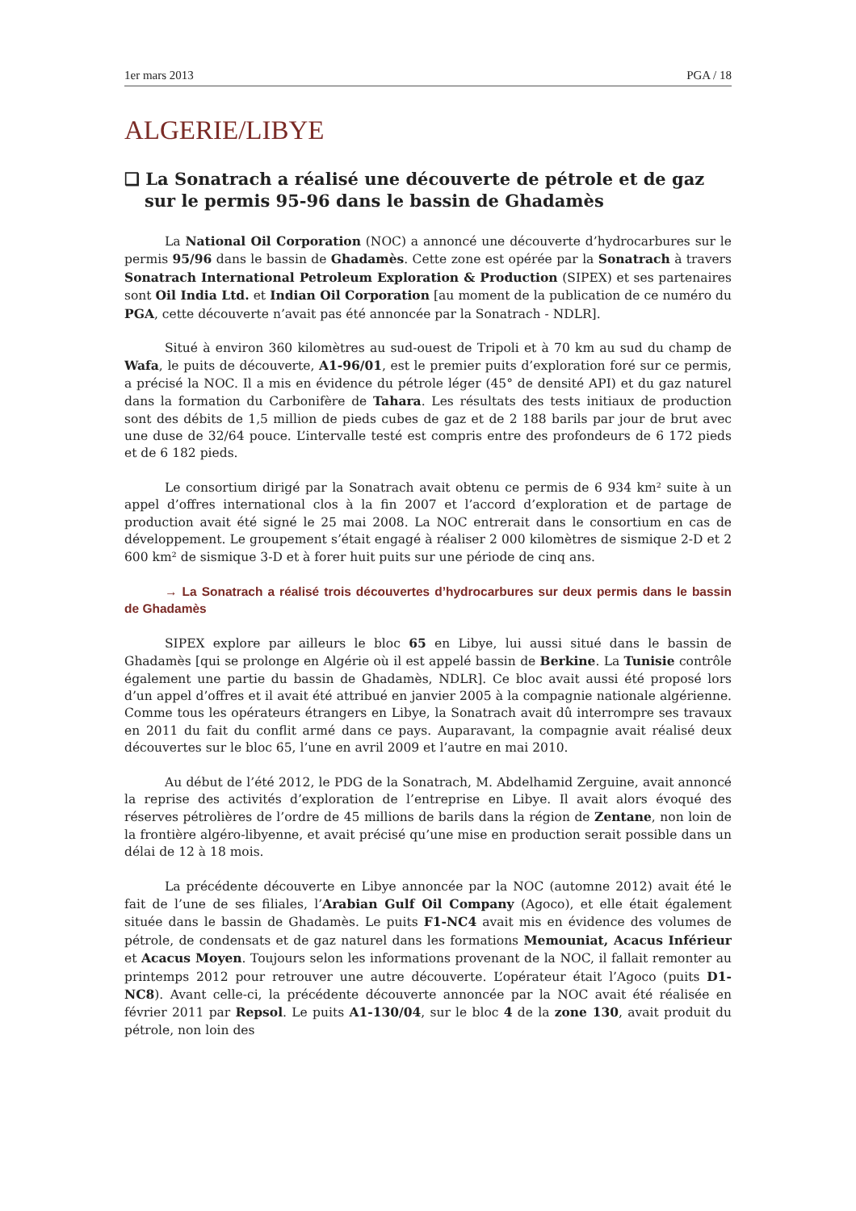1er mars 2013 PGA / 18
ALGERIE/LIBYE
❑ La Sonatrach a réalisé une découverte de pétrole et de gaz sur le permis 95-96 dans le bassin de Ghadamès
La National Oil Corporation (NOC) a annoncé une découverte d’hydrocarbures sur le permis 95/96 dans le bassin de Ghadamès. Cette zone est opérée par la Sonatrach à travers Sonatrach International Petroleum Exploration & Production (SIPEX) et ses partenaires sont Oil India Ltd. et Indian Oil Corporation [au moment de la publication de ce numéro du PGA, cette découverte n’avait pas été annoncée par la Sonatrach - NDLR].
Situé à environ 360 kilomètres au sud-ouest de Tripoli et à 70 km au sud du champ de Wafa, le puits de découverte, A1-96/01, est le premier puits d’exploration foré sur ce permis, a précisé la NOC. Il a mis en évidence du pétrole léger (45° de densité API) et du gaz naturel dans la formation du Carbonifère de Tahara. Les résultats des tests initiaux de production sont des débits de 1,5 million de pieds cubes de gaz et de 2 188 barils par jour de brut avec une duse de 32/64 pouce. L’intervalle testé est compris entre des profondeurs de 6 172 pieds et de 6 182 pieds.
Le consortium dirigé par la Sonatrach avait obtenu ce permis de 6 934 km² suite à un appel d’offres international clos à la fin 2007 et l’accord d’exploration et de partage de production avait été signé le 25 mai 2008. La NOC entrerait dans le consortium en cas de développement. Le groupement s’était engagé à réaliser 2 000 kilomètres de sismique 2-D et 2 600 km² de sismique 3-D et à forer huit puits sur une période de cinq ans.
→ La Sonatrach a réalisé trois découvertes d’hydrocarbures sur deux permis dans le bassin de Ghadamès
SIPEX explore par ailleurs le bloc 65 en Libye, lui aussi situé dans le bassin de Ghadamès [qui se prolonge en Algérie où il est appelé bassin de Berkine. La Tunisie contrôle également une partie du bassin de Ghadamès, NDLR]. Ce bloc avait aussi été proposé lors d’un appel d’offres et il avait été attribué en janvier 2005 à la compagnie nationale algérienne. Comme tous les opérateurs étrangers en Libye, la Sonatrach avait dû interrompre ses travaux en 2011 du fait du conflit armé dans ce pays. Auparavant, la compagnie avait réalisé deux découvertes sur le bloc 65, l’une en avril 2009 et l’autre en mai 2010.
Au début de l’été 2012, le PDG de la Sonatrach, M. Abdelhamid Zerguine, avait annoncé la reprise des activités d’exploration de l’entreprise en Libye. Il avait alors évoqué des réserves pétrolières de l’ordre de 45 millions de barils dans la région de Zentane, non loin de la frontière algéro-libyenne, et avait précisé qu’une mise en production serait possible dans un délai de 12 à 18 mois.
La précédente découverte en Libye annoncée par la NOC (automne 2012) avait été le fait de l’une de ses filiales, l’Arabian Gulf Oil Company (Agoco), et elle était également située dans le bassin de Ghadamès. Le puits F1-NC4 avait mis en évidence des volumes de pétrole, de condensats et de gaz naturel dans les formations Memouniat, Acacus Inférieur et Acacus Moyen. Toujours selon les informations provenant de la NOC, il fallait remonter au printemps 2012 pour retrouver une autre découverte. L’opérateur était l’Agoco (puits D1-NC8). Avant celle-ci, la précédente découverte annoncée par la NOC avait été réalisée en février 2011 par Repsol. Le puits A1-130/04, sur le bloc 4 de la zone 130, avait produit du pétrole, non loin des